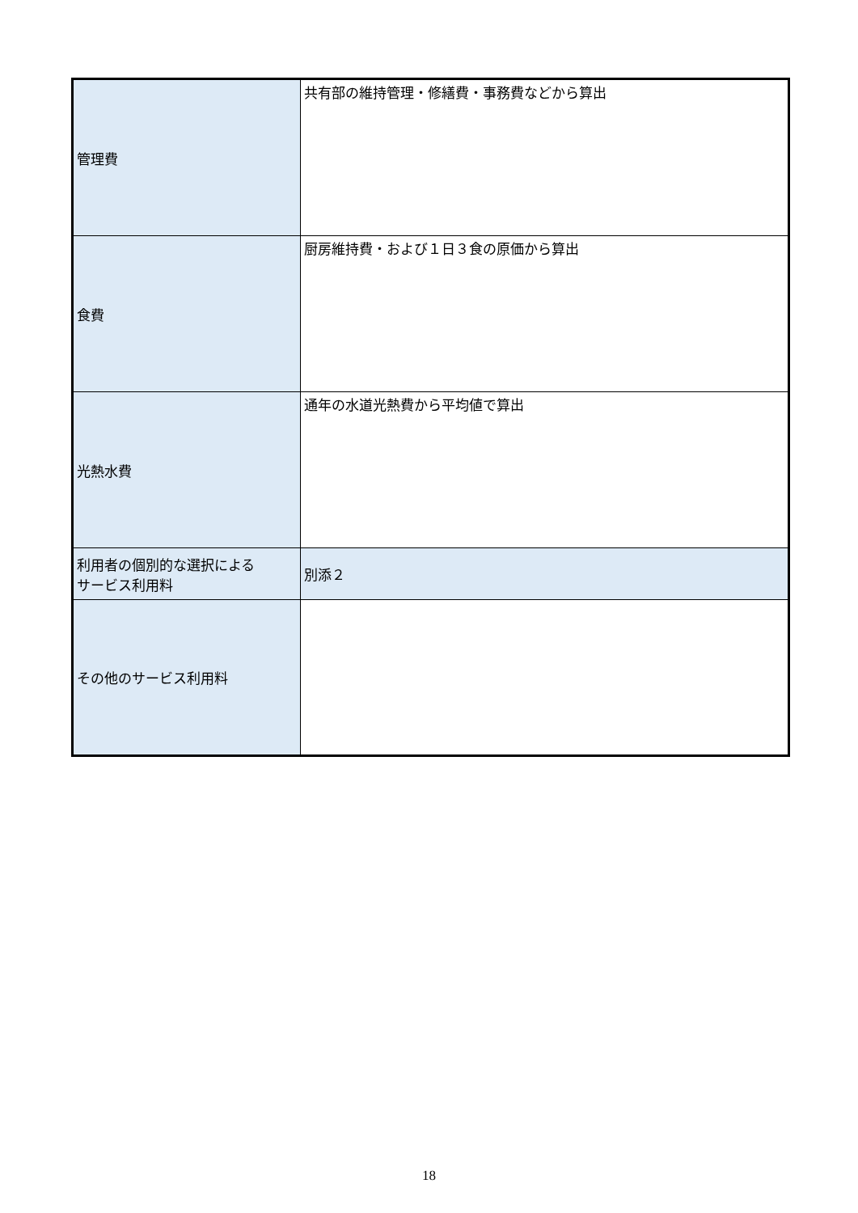| 管理費 | 共有部の維持管理・修繕費・事務費などから算出 |
| 食費 | 厨房維持費・および１日３食の原価から算出 |
| 光熱水費 | 通年の水道光熱費から平均値で算出 |
| 利用者の個別的な選択による サービス利用料 | 別添２ |
| その他のサービス利用料 | |
18